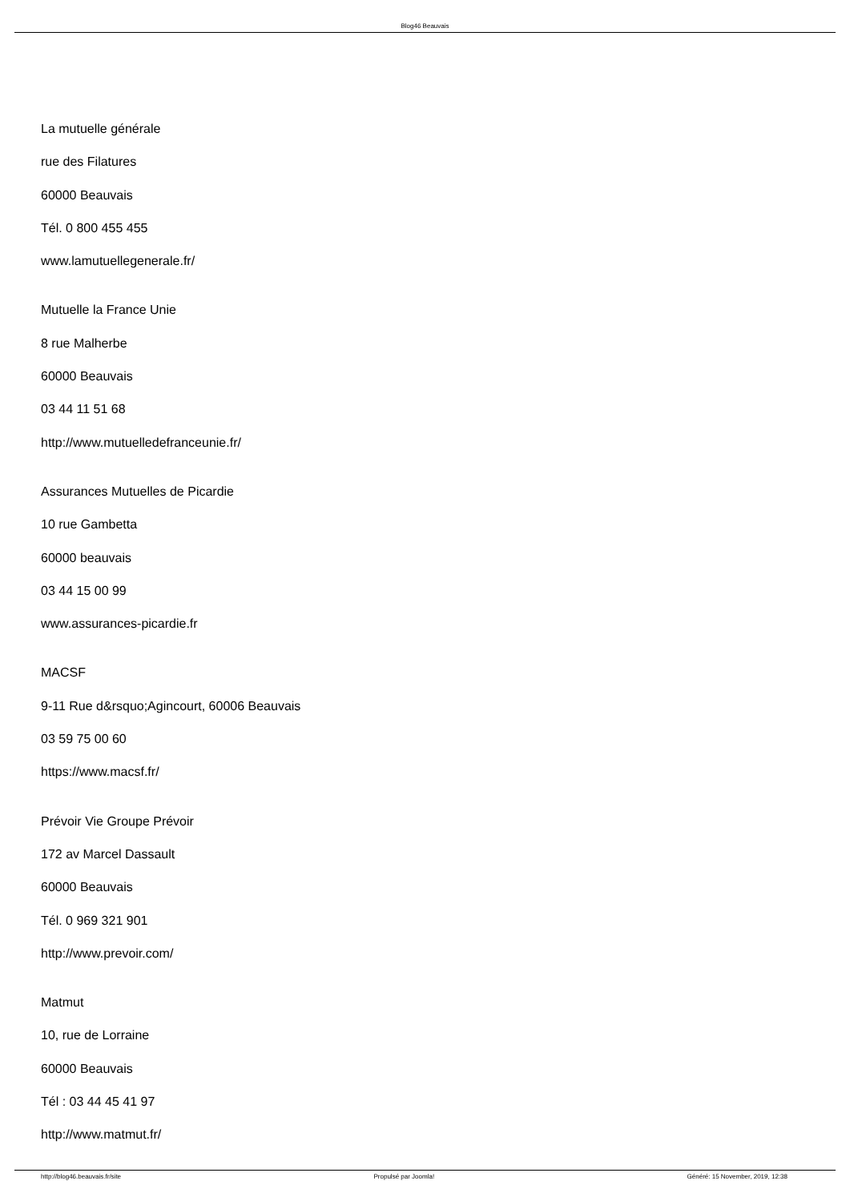Blog46 Beauvais
La mutuelle générale
rue des Filatures
60000 Beauvais
Tél. 0 800 455 455
www.lamutuellegenerale.fr/
Mutuelle la France Unie
8 rue Malherbe
60000 Beauvais
03 44 11 51 68
http://www.mutuelledefranceunie.fr/
Assurances Mutuelles de Picardie
10 rue Gambetta
60000 beauvais
03 44 15 00 99
www.assurances-picardie.fr
MACSF
9-11 Rue d&rsquo;Agincourt, 60006 Beauvais
03 59 75 00 60
https://www.macsf.fr/
Prévoir Vie Groupe Prévoir
172 av Marcel Dassault
60000 Beauvais
Tél. 0 969 321 901
http://www.prevoir.com/
Matmut
10, rue de Lorraine
60000 Beauvais
Tél : 03 44 45 41 97
http://www.matmut.fr/
http://blog46.beauvais.fr/site Propulsé par Joomla! Généré: 15 November, 2019, 12:38